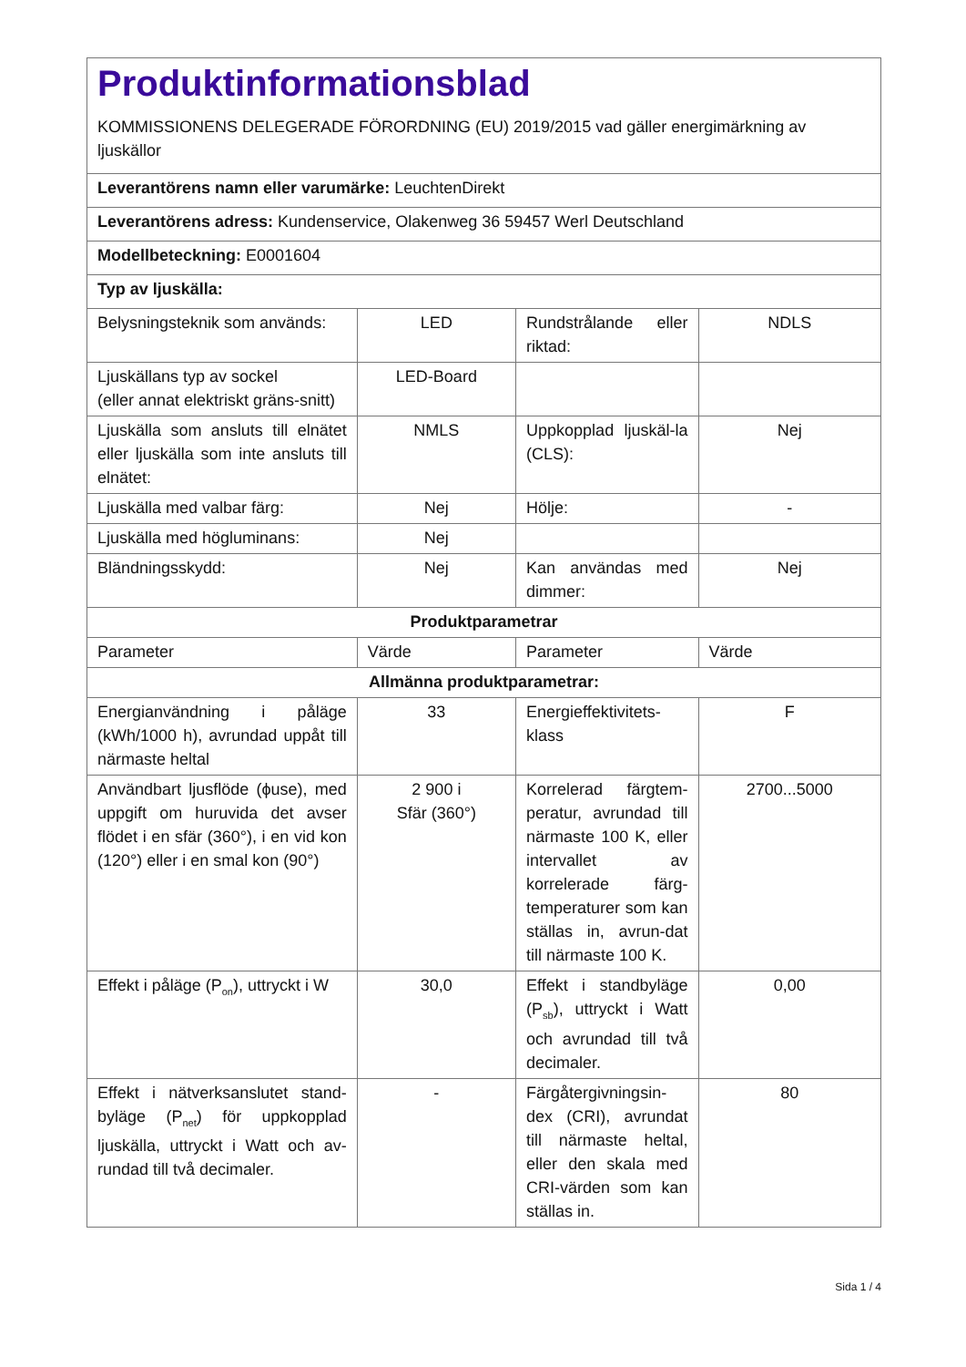| Produktinformationsblad KOMMISSIONENS DELEGERADE FÖRORDNING (EU) 2019/2015 vad gäller energimärkning av ljuskällor | | | |
| Leverantörens namn eller varumärke: LeuchtenDirekt | | | |
| Leverantörens adress: Kundenservice, Olakenweg 36 59457 Werl Deutschland | | | |
| Modellbeteckning: E0001604 | | | |
| Typ av ljuskälla: | | | |
| Belysningsteknik som används: | LED | Rundstrålande eller riktad: | NDLS |
| Ljuskällans typ av sockel (eller annat elektriskt gräns-snitt) | LED-Board | | |
| Ljuskälla som ansluts till elnätet eller ljuskälla som inte ansluts till elnätet: | NMLS | Uppkopplad ljuskäl-la (CLS): | Nej |
| Ljuskälla med valbar färg: | Nej | Hölje: | - |
| Ljuskälla med högluminans: | Nej | | |
| Bländningsskydd: | Nej | Kan användas med dimmer: | Nej |
| Produktparametrar | | | |
| Parameter | Värde | Parameter | Värde |
| Allmänna produktparametrar: | | | |
| Energianvändning i påläge (kWh/1000 h), avrundad uppåt till närmaste heltal | 33 | Energieffektivitets-klass | F |
| Användbart ljusflöde (ϕuse), med uppgift om huruvida det avser flödet i en sfär (360°), i en vid kon (120°) eller i en smal kon (90°) | 2 900 i Sfär (360°) | Korrelerad färgtem-peratur, avrundad till närmaste 100 K, eller intervallet av korrelerade färg-temperaturer som kan ställas in, avrun-dat till närmaste 100 K. | 2700...5000 |
| Effekt i påläge (P<sub>on</sub>), uttryckt i W | 30,0 | Effekt i standbyläge (P<sub>sb</sub>), uttryckt i Watt och avrundad till två decimaler. | 0,00 |
| Effekt i nätverksanslutet stand-byläge (P<sub>net</sub>) för uppkopplad ljuskälla, uttryckt i Watt och av-rundad till två decimaler. | - | Färgåtergivningsin-dex (CRI), avrundat till närmaste heltal, eller den skala med CRI-värden som kan ställas in. | 80 |
Sida 1 / 4